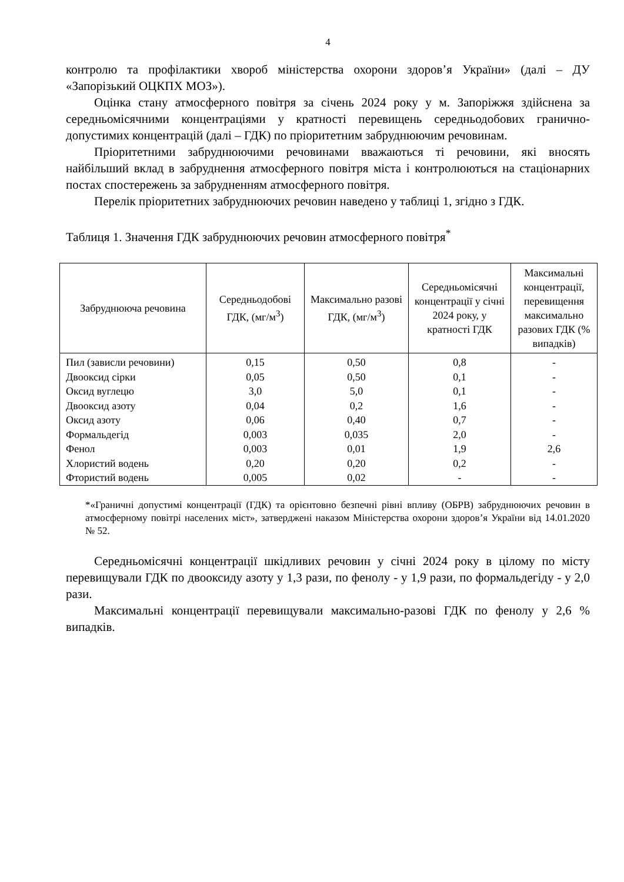4
контролю та профілактики хвороб міністерства охорони здоров’я України» (далі – ДУ «Запорізький ОЦКПХ МОЗ»).
Оцінка стану атмосферного повітря за січень 2024 року у м. Запоріжжя здійснена за середньомісячними концентраціями у кратності перевищень середньодобових гранично-допустимих концентрацій (далі – ГДК) по пріоритетним забруднюючим речовинам.
Пріоритетними забруднюючими речовинами вважаються ті речовини, які вносять найбільший вклад в забруднення атмосферного повітря міста і контролюються на стаціонарних постах спостережень за забрудненням атмосферного повітря.
Перелік пріоритетних забруднюючих речовин наведено у таблиці 1, згідно з ГДК.
Таблиця 1. Значення ГДК забруднюючих речовин атмосферного повітря<sup>*</sup>
| Забруднююча речовина | Середньодобові ГДК, (мг/м<sup>3</sup>) | Максимально разові ГДК, (мг/м<sup>3</sup>) | Середньомісячні концентрації у січні 2024 року, у кратності ГДК | Максимальні концентрації, перевищення максимально разових ГДК (% випадків) |
| --- | --- | --- | --- | --- |
| Пил (зависли речовини) | 0,15 | 0,50 | 0,8 | - |
| Двооксид сірки | 0,05 | 0,50 | 0,1 | - |
| Оксид вуглецю | 3,0 | 5,0 | 0,1 | - |
| Двооксид азоту | 0,04 | 0,2 | 1,6 | - |
| Оксид азоту | 0,06 | 0,40 | 0,7 | - |
| Формальдегід | 0,003 | 0,035 | 2,0 | - |
| Фенол | 0,003 | 0,01 | 1,9 | 2,6 |
| Хлористий водень | 0,20 | 0,20 | 0,2 | - |
| Фтористий водень | 0,005 | 0,02 | - | - |
*«Граничні допустимі концентрації (ГДК) та орієнтовно безпечні рівні впливу (ОБРВ) забруднюючих речовин в атмосферному повітрі населених міст», затверджені наказом Міністерства охорони здоров’я України від 14.01.2020 № 52.
Середньомісячні концентрації шкідливих речовин у січні 2024 року в цілому по місту перевищували ГДК по двооксиду азоту у 1,3 рази, по фенолу - у 1,9 рази, по формальдегіду - у 2,0 рази.
Максимальні концентрації перевищували максимально-разові ГДК по фенолу у 2,6 % випадків.